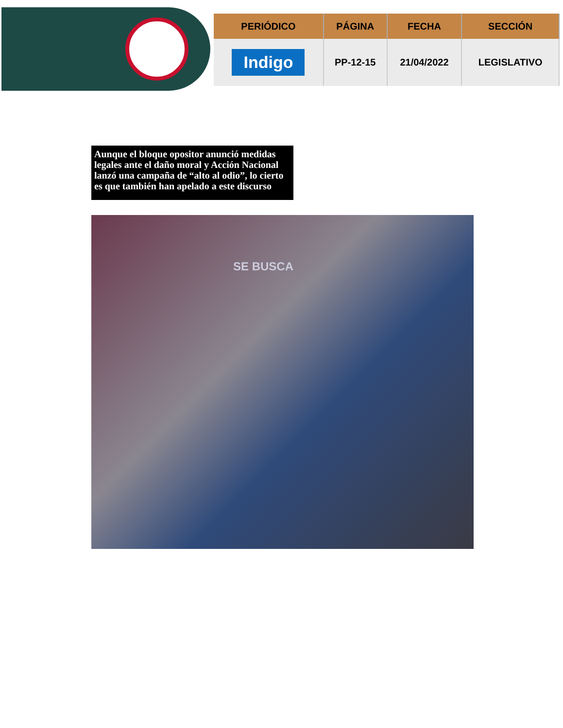| PERIÓDICO | PÁGINA | FECHA | SECCIÓN |
| --- | --- | --- | --- |
| Indigo | PP-12-15 | 21/04/2022 | LEGISLATIVO |
Aunque el bloque opositor anunció medidas legales ante el daño moral y Acción Nacional lanzó una campaña de “alto al odio”, lo cierto es que también han apelado a este discurso
SE BUSCA